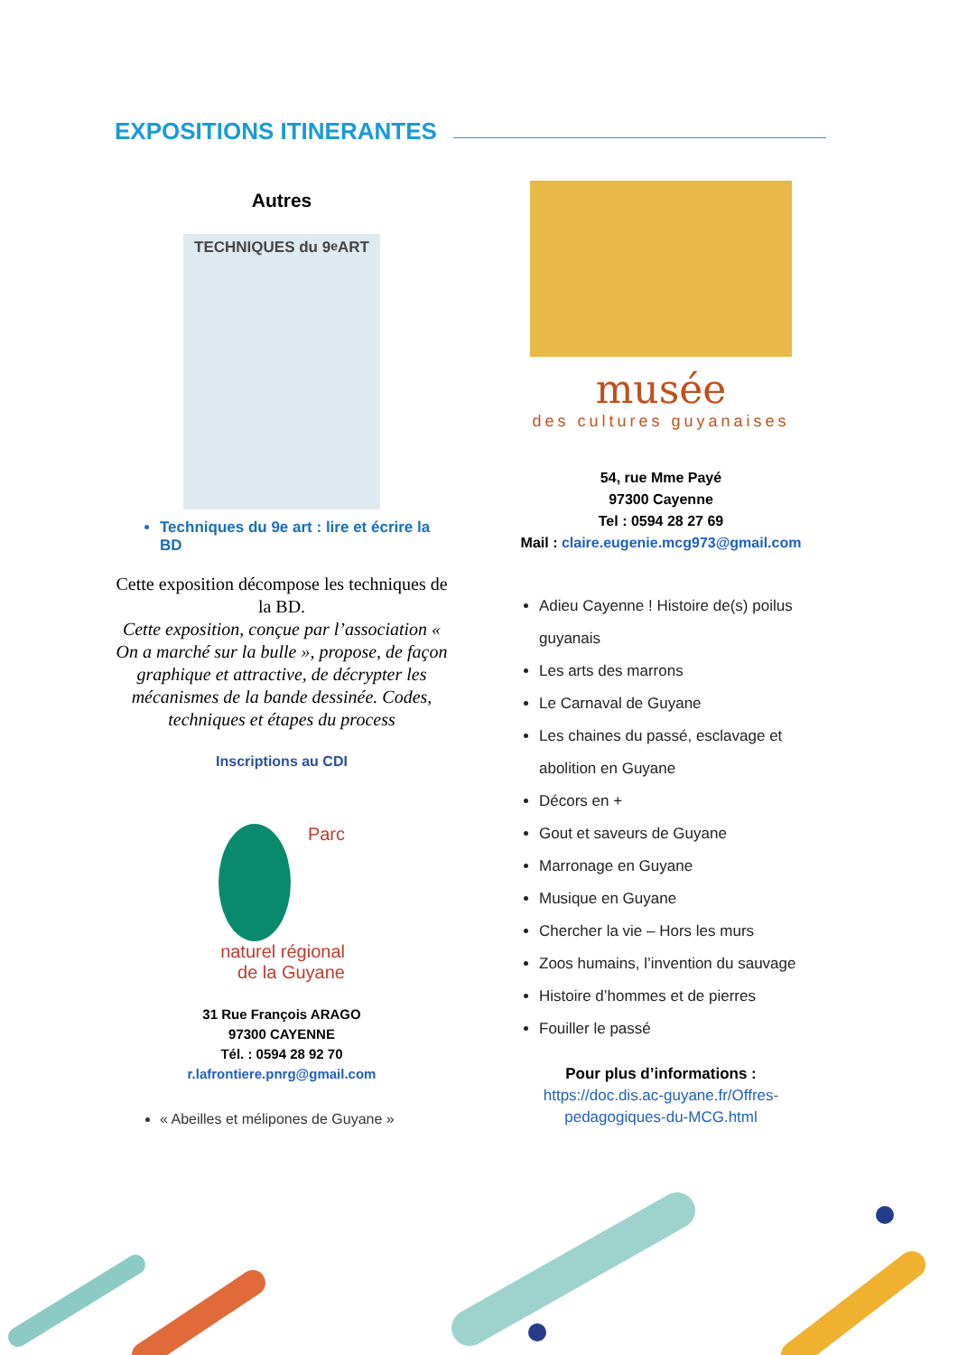EXPOSITIONS ITINERANTES
Autres
TECHNIQUES du 9<sup>e</sup> ART
Techniques du 9e art : lire et écrire la BD
Cette exposition décompose les techniques de la BD.
Cette exposition, conçue par l’association « On a marché sur la bulle », propose, de façon graphique et attractive, de décrypter les mécanismes de la bande dessinée. Codes, techniques et étapes du process
Inscriptions au CDI
Parc naturel régional
de la Guyane
31 Rue François ARAGO
97300 CAYENNE
Tél. : 0594 28 92 70
r.lafrontiere.pnrg@gmail.com
« Abeilles et mélipones de Guyane »
musée
des cultures guyanaises
54, rue Mme Payé
97300 Cayenne
Tel : 0594 28 27 69
Mail : claire.eugenie.mcg973@gmail.com
Adieu Cayenne ! Histoire de(s) poilus guyanais
Les arts des marrons
Le Carnaval de Guyane
Les chaines du passé, esclavage et abolition en Guyane
Décors en +
Gout et saveurs de Guyane
Marronage en Guyane
Musique en Guyane
Chercher la vie – Hors les murs
Zoos humains, l’invention du sauvage
Histoire d’hommes et de pierres
Fouiller le passé
Pour plus d’informations :
https://doc.dis.ac-guyane.fr/Offres-pedagogiques-du-MCG.html